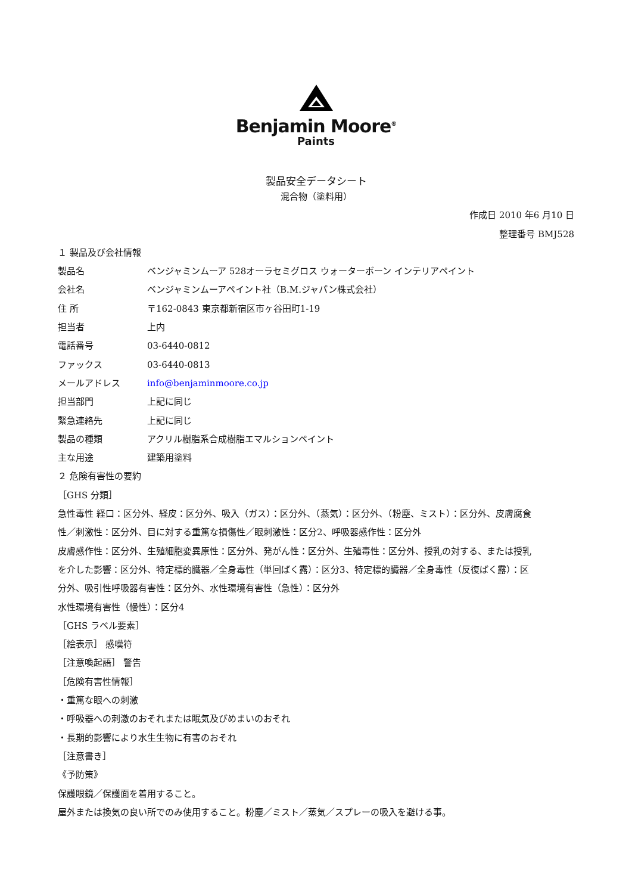Benjamin Moore<sup>®</sup>
Paints
製品安全データシート
混合物（塗料用）
作成日 2010 年6 月10 日
整理番号 BMJ528
１ 製品及び会社情報
製品名 ベンジャミンムーア 528オーラセミグロス ウォーターボーン インテリアペイント
会社名 ベンジャミンムーアペイント社（B.M.ジャパン株式会社）
住 所 〒162-0843 東京都新宿区市ヶ谷田町1-19
担当者 上内
電話番号 03-6440-0812
ファックス 03-6440-0813
メールアドレス info@benjaminmoore.co.jp
担当部門 上記に同じ
緊急連絡先 上記に同じ
製品の種類 アクリル樹脂系合成樹脂エマルションペイント
主な用途 建築用塗料
２ 危険有害性の要約
［GHS 分類］
急性毒性 経口：区分外、経皮：区分外、吸入（ガス）：区分外、（蒸気）：区分外、（粉塵、ミスト）：区分外、皮膚腐食性／刺激性：区分外、目に対する重篤な損傷性／眼刺激性：区分2、呼吸器感作性：区分外
皮膚感作性：区分外、生殖細胞変異原性：区分外、発がん性：区分外、生殖毒性：区分外、授乳の対する、または授乳を介した影響：区分外、特定標的臓器／全身毒性（単回ばく露）：区分3、特定標的臓器／全身毒性（反復ばく露）：区分外、吸引性呼吸器有害性：区分外、水性環境有害性（急性）：区分外
水性環境有害性（慢性）：区分4
［GHS ラベル要素］
［絵表示］ 感嘆符
［注意喚起語］ 警告
［危険有害性情報］
・重篤な眼への刺激
・呼吸器への刺激のおそれまたは眠気及びめまいのおそれ
・長期的影響により水生生物に有害のおそれ
［注意書き］
《予防策》
保護眼鏡／保護面を着用すること。
屋外または換気の良い所でのみ使用すること。粉塵／ミスト／蒸気／スプレーの吸入を避ける事。